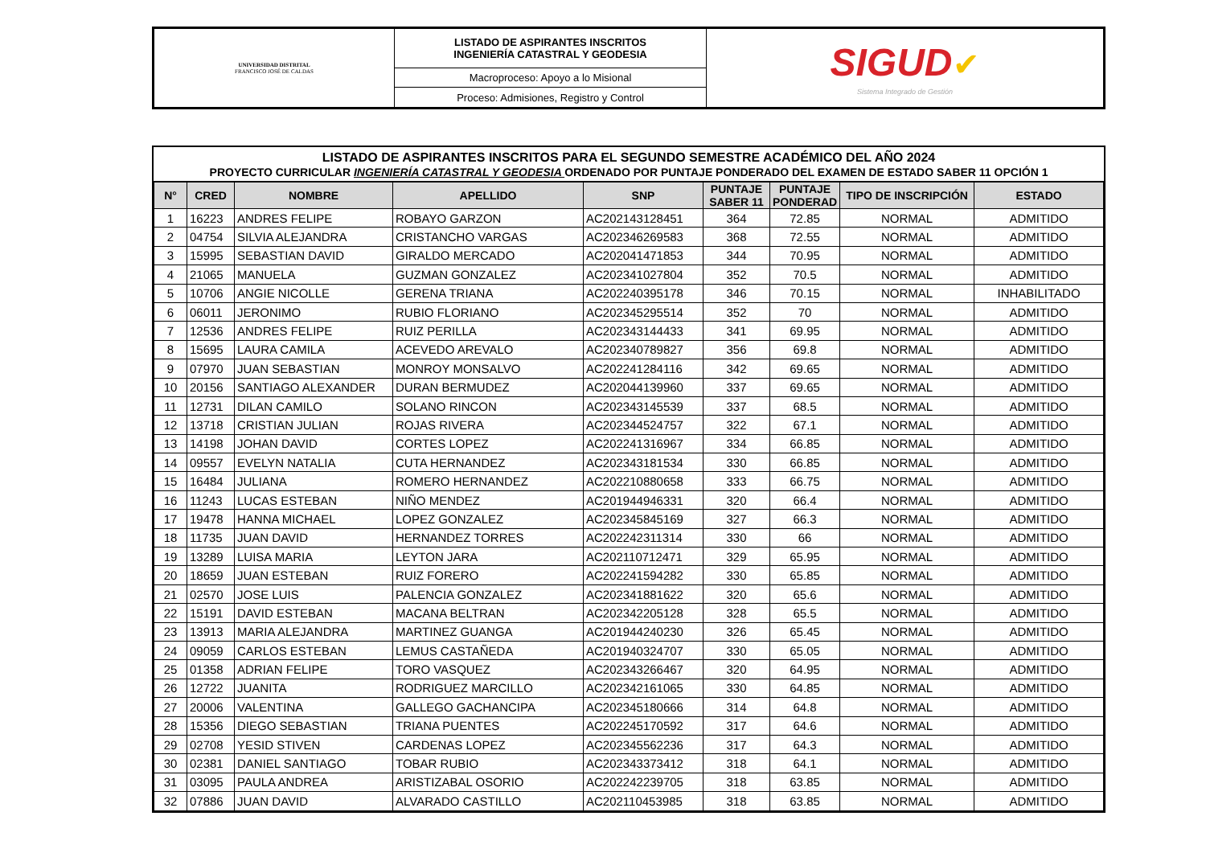| UNIVERSIDAD DISTRITAL FRANCISCO JOSÉ DE CALDAS | LISTADO DE ASPIRANTES INSCRITOS INGENIERÍA CATASTRAL Y GEODESIA | SIGUD ✔ Sistema Integrado de Gestión |
| | Macroproceso: Apoyo a lo Misional | |
| | Proceso: Admisiones, Registro y Control | |
LISTADO DE ASPIRANTES INSCRITOS PARA EL SEGUNDO SEMESTRE ACADÉMICO DEL AÑO 2024
PROYECTO CURRICULAR INGENIERÍA CATASTRAL Y GEODESIA ORDENADO POR PUNTAJE PONDERADO DEL EXAMEN DE ESTADO SABER 11 OPCIÓN 1
| N° | CRED | NOMBRE | APELLIDO | SNP | PUNTAJE SABER 11 | PUNTAJE PONDERAD | TIPO DE INSCRIPCIÓN | ESTADO |
| --- | --- | --- | --- | --- | --- | --- | --- | --- |
| 1 | 16223 | ANDRES FELIPE | ROBAYO GARZON | AC202143128451 | 364 | 72.85 | NORMAL | ADMITIDO |
| 2 | 04754 | SILVIA ALEJANDRA | CRISTANCHO VARGAS | AC202346269583 | 368 | 72.55 | NORMAL | ADMITIDO |
| 3 | 15995 | SEBASTIAN DAVID | GIRALDO MERCADO | AC202041471853 | 344 | 70.95 | NORMAL | ADMITIDO |
| 4 | 21065 | MANUELA | GUZMAN GONZALEZ | AC202341027804 | 352 | 70.5 | NORMAL | ADMITIDO |
| 5 | 10706 | ANGIE NICOLLE | GERENA TRIANA | AC202240395178 | 346 | 70.15 | NORMAL | INHABILITADO |
| 6 | 06011 | JERONIMO | RUBIO FLORIANO | AC202345295514 | 352 | 70 | NORMAL | ADMITIDO |
| 7 | 12536 | ANDRES FELIPE | RUIZ PERILLA | AC202343144433 | 341 | 69.95 | NORMAL | ADMITIDO |
| 8 | 15695 | LAURA CAMILA | ACEVEDO AREVALO | AC202340789827 | 356 | 69.8 | NORMAL | ADMITIDO |
| 9 | 07970 | JUAN SEBASTIAN | MONROY MONSALVO | AC202241284116 | 342 | 69.65 | NORMAL | ADMITIDO |
| 10 | 20156 | SANTIAGO ALEXANDER | DURAN BERMUDEZ | AC202044139960 | 337 | 69.65 | NORMAL | ADMITIDO |
| 11 | 12731 | DILAN CAMILO | SOLANO RINCON | AC202343145539 | 337 | 68.5 | NORMAL | ADMITIDO |
| 12 | 13718 | CRISTIAN JULIAN | ROJAS RIVERA | AC202344524757 | 322 | 67.1 | NORMAL | ADMITIDO |
| 13 | 14198 | JOHAN DAVID | CORTES LOPEZ | AC202241316967 | 334 | 66.85 | NORMAL | ADMITIDO |
| 14 | 09557 | EVELYN NATALIA | CUTA HERNANDEZ | AC202343181534 | 330 | 66.85 | NORMAL | ADMITIDO |
| 15 | 16484 | JULIANA | ROMERO HERNANDEZ | AC202210880658 | 333 | 66.75 | NORMAL | ADMITIDO |
| 16 | 11243 | LUCAS ESTEBAN | NIÑO MENDEZ | AC201944946331 | 320 | 66.4 | NORMAL | ADMITIDO |
| 17 | 19478 | HANNA MICHAEL | LOPEZ GONZALEZ | AC202345845169 | 327 | 66.3 | NORMAL | ADMITIDO |
| 18 | 11735 | JUAN DAVID | HERNANDEZ TORRES | AC202242311314 | 330 | 66 | NORMAL | ADMITIDO |
| 19 | 13289 | LUISA MARIA | LEYTON JARA | AC202110712471 | 329 | 65.95 | NORMAL | ADMITIDO |
| 20 | 18659 | JUAN ESTEBAN | RUIZ FORERO | AC202241594282 | 330 | 65.85 | NORMAL | ADMITIDO |
| 21 | 02570 | JOSE LUIS | PALENCIA GONZALEZ | AC202341881622 | 320 | 65.6 | NORMAL | ADMITIDO |
| 22 | 15191 | DAVID ESTEBAN | MACANA BELTRAN | AC202342205128 | 328 | 65.5 | NORMAL | ADMITIDO |
| 23 | 13913 | MARIA ALEJANDRA | MARTINEZ GUANGA | AC201944240230 | 326 | 65.45 | NORMAL | ADMITIDO |
| 24 | 09059 | CARLOS ESTEBAN | LEMUS CASTAÑEDA | AC201940324707 | 330 | 65.05 | NORMAL | ADMITIDO |
| 25 | 01358 | ADRIAN FELIPE | TORO VASQUEZ | AC202343266467 | 320 | 64.95 | NORMAL | ADMITIDO |
| 26 | 12722 | JUANITA | RODRIGUEZ MARCILLO | AC202342161065 | 330 | 64.85 | NORMAL | ADMITIDO |
| 27 | 20006 | VALENTINA | GALLEGO GACHANCIPA | AC202345180666 | 314 | 64.8 | NORMAL | ADMITIDO |
| 28 | 15356 | DIEGO SEBASTIAN | TRIANA PUENTES | AC202245170592 | 317 | 64.6 | NORMAL | ADMITIDO |
| 29 | 02708 | YESID STIVEN | CARDENAS LOPEZ | AC202345562236 | 317 | 64.3 | NORMAL | ADMITIDO |
| 30 | 02381 | DANIEL SANTIAGO | TOBAR RUBIO | AC202343373412 | 318 | 64.1 | NORMAL | ADMITIDO |
| 31 | 03095 | PAULA ANDREA | ARISTIZABAL OSORIO | AC202242239705 | 318 | 63.85 | NORMAL | ADMITIDO |
| 32 | 07886 | JUAN DAVID | ALVARADO CASTILLO | AC202110453985 | 318 | 63.85 | NORMAL | ADMITIDO |